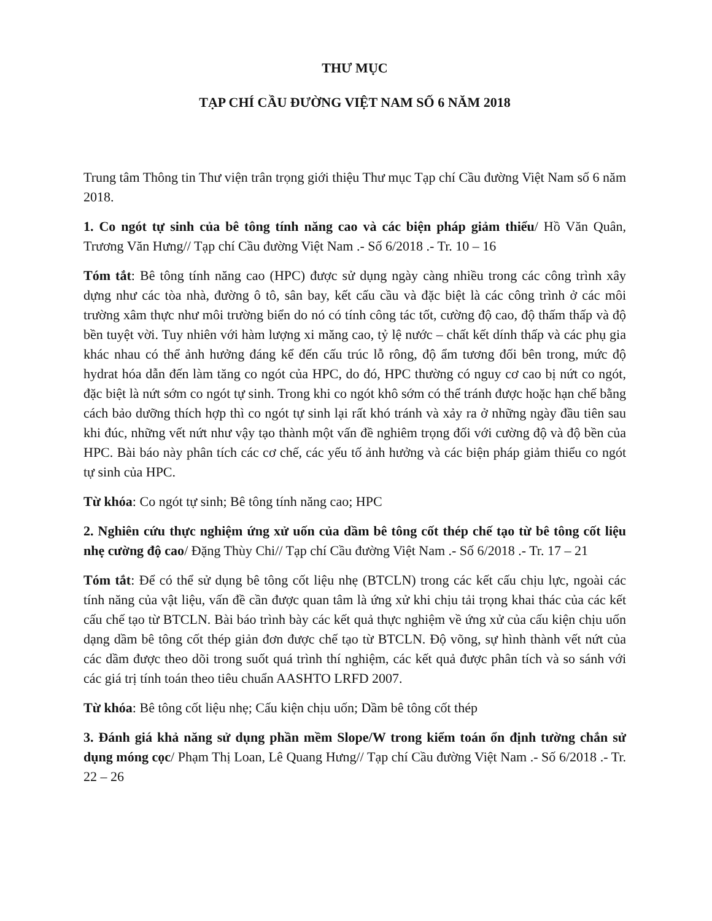THƯ MỤC
TẠP CHÍ CẦU ĐƯỜNG VIỆT NAM SỐ 6 NĂM 2018
Trung tâm Thông tin Thư viện trân trọng giới thiệu Thư mục Tạp chí Cầu đường Việt Nam số 6 năm 2018.
1. Co ngót tự sinh của bê tông tính năng cao và các biện pháp giảm thiểu/ Hồ Văn Quân, Trương Văn Hưng// Tạp chí Cầu đường Việt Nam .- Số 6/2018 .- Tr. 10 – 16
Tóm tắt: Bê tông tính năng cao (HPC) được sử dụng ngày càng nhiều trong các công trình xây dựng như các tòa nhà, đường ô tô, sân bay, kết cấu cầu và đặc biệt là các công trình ở các môi trường xâm thực như môi trường biển do nó có tính công tác tốt, cường độ cao, độ thấm thấp và độ bền tuyệt vời. Tuy nhiên với hàm lượng xi măng cao, tỷ lệ nước – chất kết dính thấp và các phụ gia khác nhau có thể ảnh hưởng đáng kể đến cấu trúc lỗ rông, độ ẩm tương đối bên trong, mức độ hydrat hóa dẫn đến làm tăng co ngót của HPC, do đó, HPC thường có nguy cơ cao bị nứt co ngót, đặc biệt là nứt sớm co ngót tự sinh. Trong khi co ngót khô sớm có thể tránh được hoặc hạn chế bằng cách bảo dưỡng thích hợp thì co ngót tự sinh lại rất khó tránh và xảy ra ở những ngày đầu tiên sau khi đúc, những vết nứt như vậy tạo thành một vấn đề nghiêm trọng đối với cường độ và độ bền của HPC. Bài báo này phân tích các cơ chế, các yếu tố ảnh hưởng và các biện pháp giảm thiểu co ngót tự sinh của HPC.
Từ khóa: Co ngót tự sinh; Bê tông tính năng cao; HPC
2. Nghiên cứu thực nghiệm ứng xử uốn của dầm bê tông cốt thép chế tạo từ bê tông cốt liệu nhẹ cường độ cao/ Đặng Thùy Chi// Tạp chí Cầu đường Việt Nam .- Số 6/2018 .- Tr. 17 – 21
Tóm tắt: Để có thể sử dụng bê tông cốt liệu nhẹ (BTCLN) trong các kết cấu chịu lực, ngoài các tính năng của vật liệu, vấn đề cần được quan tâm là ứng xử khi chịu tải trọng khai thác của các kết cấu chế tạo từ BTCLN. Bài báo trình bày các kết quả thực nghiệm về ứng xử của cấu kiện chịu uốn dạng dầm bê tông cốt thép giản đơn được chế tạo từ BTCLN. Độ võng, sự hình thành vết nứt của các dầm được theo dõi trong suốt quá trình thí nghiệm, các kết quả được phân tích và so sánh với các giá trị tính toán theo tiêu chuẩn AASHTO LRFD 2007.
Từ khóa: Bê tông cốt liệu nhẹ; Cấu kiện chịu uốn; Dầm bê tông cốt thép
3. Đánh giá khả năng sử dụng phần mềm Slope/W trong kiểm toán ổn định tường chắn sử dụng móng cọc/ Phạm Thị Loan, Lê Quang Hưng// Tạp chí Cầu đường Việt Nam .- Số 6/2018 .- Tr. 22 – 26